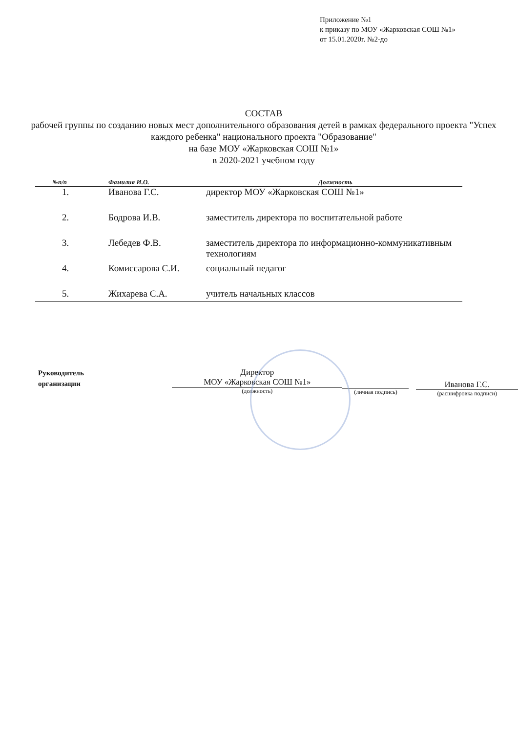Приложение №1
к приказу по МОУ «Жарковская СОШ №1»
от 15.01.2020г. №2-до
СОСТАВ
рабочей группы по созданию новых мест дополнительного образования детей в рамках федерального проекта "Успех каждого ребенка" национального проекта "Образование"
на базе МОУ «Жарковская СОШ №1»
в 2020-2021 учебном году
| №п/п | Фамилия И.О. | Должность |
| --- | --- | --- |
| 1. | Иванова Г.С. | директор МОУ «Жарковская СОШ №1» |
| 2. | Бодрова И.В. | заместитель директора по воспитательной работе |
| 3. | Лебедев Ф.В. | заместитель директора по информационно-коммуникативным технологиям |
| 4. | Комиссарова С.И. | социальный педагог |
| 5. | Жихарева С.А. | учитель начальных классов |
Руководитель
организации
Директор
МОУ «Жарковская СОШ №1»
(должность)
(личная подпись)
Иванова Г.С.
(расшифровка подписи)